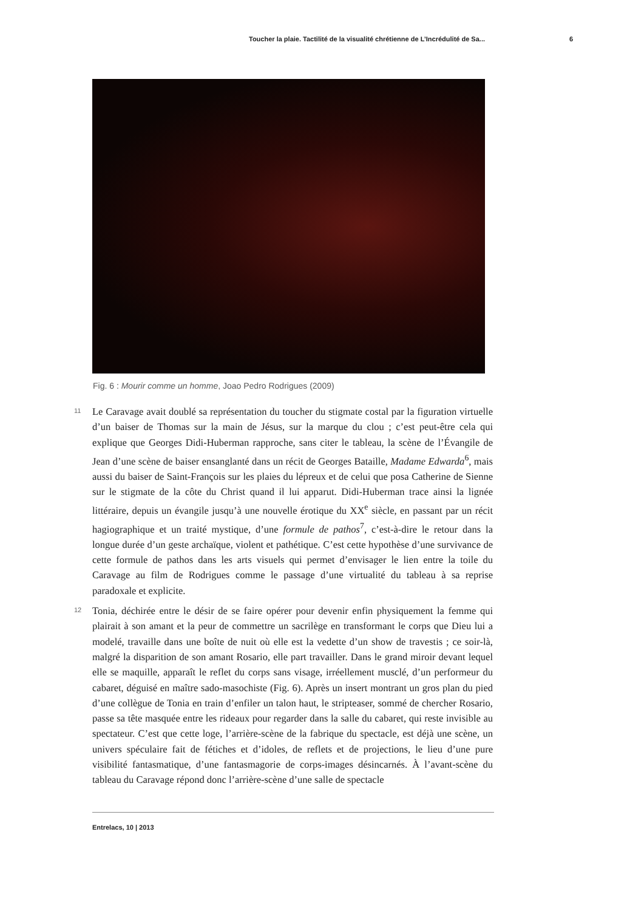Toucher la plaie. Tactilité de la visualité chrétienne de L’Incrédulité de Sa... 6
Fig. 6 : Mourir comme un homme, Joao Pedro Rodrigues (2009)
11
Le Caravage avait doublé sa représentation du toucher du stigmate costal par la figuration virtuelle d’un baiser de Thomas sur la main de Jésus, sur la marque du clou ; c’est peut-être cela qui explique que Georges Didi-Huberman rapproche, sans citer le tableau, la scène de l’Évangile de Jean d’une scène de baiser ensanglanté dans un récit de Georges Bataille, Madame Edwarda<sup>6</sup>, mais aussi du baiser de Saint-François sur les plaies du lépreux et de celui que posa Catherine de Sienne sur le stigmate de la côte du Christ quand il lui apparut. Didi-Huberman trace ainsi la lignée littéraire, depuis un évangile jusqu’à une nouvelle érotique du XX<sup>e</sup> siècle, en passant par un récit hagiographique et un traité mystique, d’une formule de pathos<sup>7</sup>, c’est-à-dire le retour dans la longue durée d’un geste archaïque, violent et pathétique. C’est cette hypothèse d’une survivance de cette formule de pathos dans les arts visuels qui permet d’envisager le lien entre la toile du Caravage au film de Rodrigues comme le passage d’une virtualité du tableau à sa reprise paradoxale et explicite.
12
Tonia, déchirée entre le désir de se faire opérer pour devenir enfin physiquement la femme qui plairait à son amant et la peur de commettre un sacrilège en transformant le corps que Dieu lui a modelé, travaille dans une boîte de nuit où elle est la vedette d’un show de travestis ; ce soir-là, malgré la disparition de son amant Rosario, elle part travailler. Dans le grand miroir devant lequel elle se maquille, apparaît le reflet du corps sans visage, irréellement musclé, d’un performeur du cabaret, déguisé en maître sado-masochiste (Fig. 6). Après un insert montrant un gros plan du pied d’une collègue de Tonia en train d’enfiler un talon haut, le stripteaser, sommé de chercher Rosario, passe sa tête masquée entre les rideaux pour regarder dans la salle du cabaret, qui reste invisible au spectateur. C’est que cette loge, l’arrière-scène de la fabrique du spectacle, est déjà une scène, un univers spéculaire fait de fétiches et d’idoles, de reflets et de projections, le lieu d’une pure visibilité fantasmatique, d’une fantasmagorie de corps-images désincarnés. À l’avant-scène du tableau du Caravage répond donc l’arrière-scène d’une salle de spectacle
Entrelacs, 10 | 2013